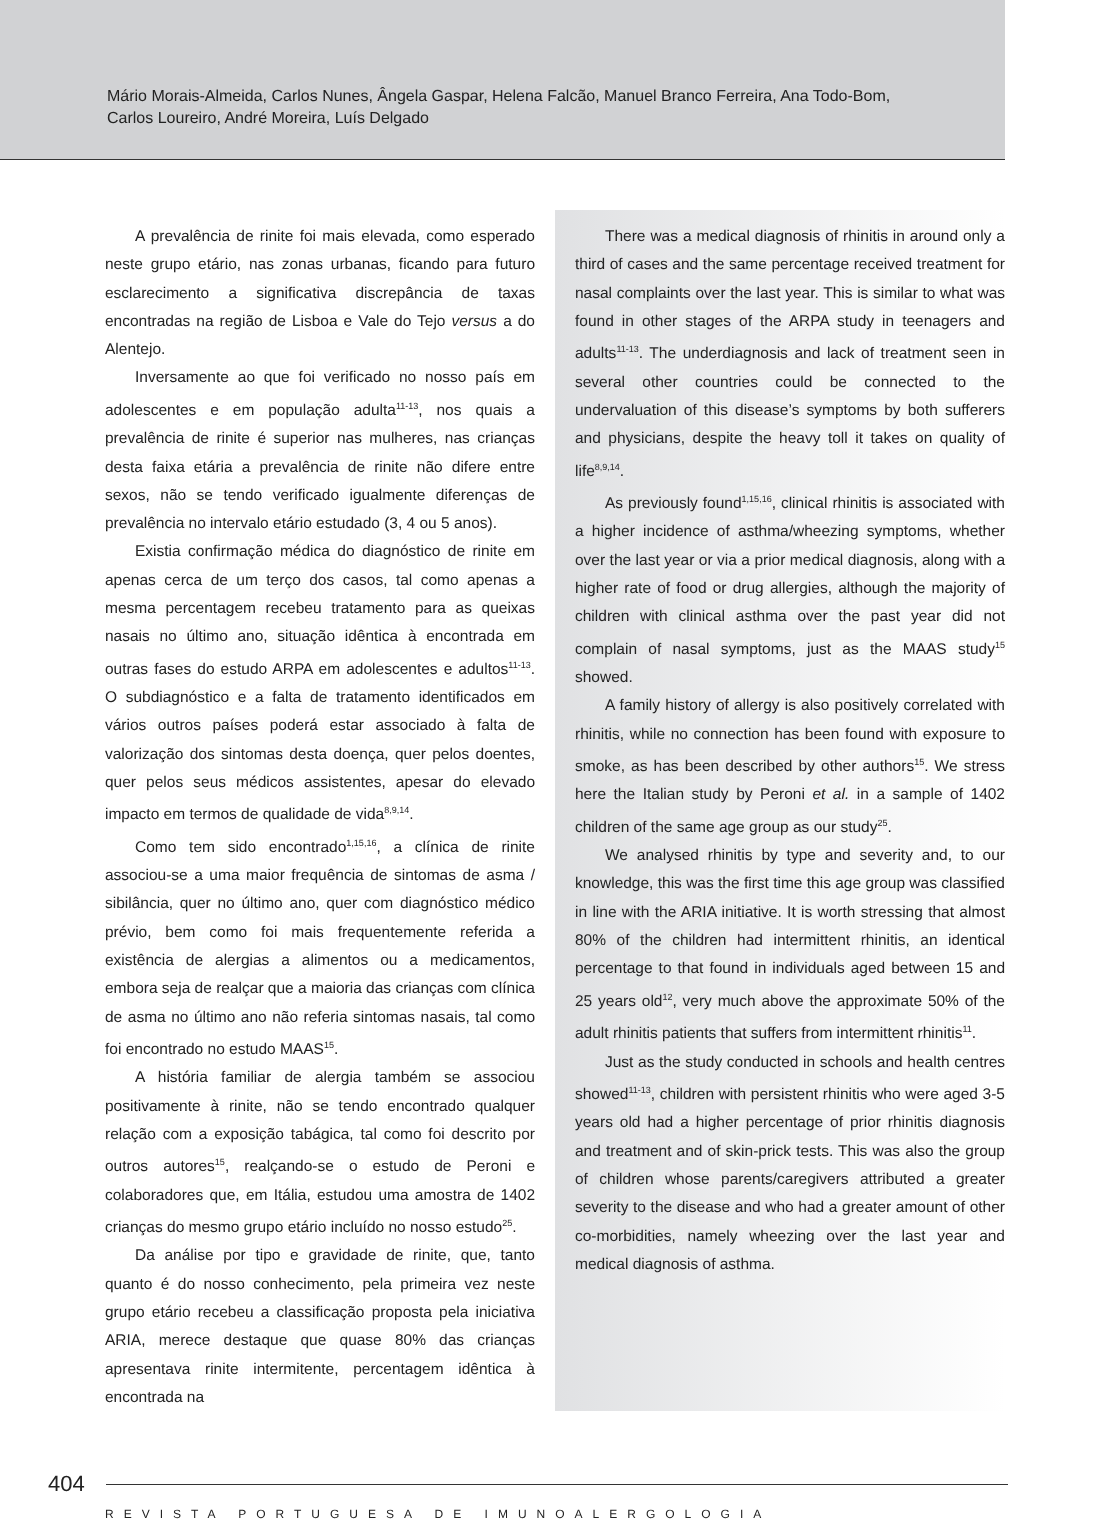Mário Morais-Almeida, Carlos Nunes, Ângela Gaspar, Helena Falcão, Manuel Branco Ferreira, Ana Todo-Bom,
Carlos Loureiro, André Moreira, Luís Delgado
A prevalência de rinite foi mais elevada, como esperado neste grupo etário, nas zonas urbanas, ficando para futuro esclarecimento a significativa discrepância de taxas encontradas na região de Lisboa e Vale do Tejo versus a do Alentejo.
Inversamente ao que foi verificado no nosso país em adolescentes e em população adulta<sup>11-13</sup>, nos quais a prevalência de rinite é superior nas mulheres, nas crianças desta faixa etária a prevalência de rinite não difere entre sexos, não se tendo verificado igualmente diferenças de prevalência no intervalo etário estudado (3, 4 ou 5 anos).
Existia confirmação médica do diagnóstico de rinite em apenas cerca de um terço dos casos, tal como apenas a mesma percentagem recebeu tratamento para as queixas nasais no último ano, situação idêntica à encontrada em outras fases do estudo ARPA em adolescentes e adultos<sup>11-13</sup>. O subdiagnóstico e a falta de tratamento identificados em vários outros países poderá estar associado à falta de valorização dos sintomas desta doença, quer pelos doentes, quer pelos seus médicos assistentes, apesar do elevado impacto em termos de qualidade de vida<sup>8,9,14</sup>.
Como tem sido encontrado<sup>1,15,16</sup>, a clínica de rinite associou-se a uma maior frequência de sintomas de asma / sibilância, quer no último ano, quer com diagnóstico médico prévio, bem como foi mais frequentemente referida a existência de alergias a alimentos ou a medicamentos, embora seja de realçar que a maioria das crianças com clínica de asma no último ano não referia sintomas nasais, tal como foi encontrado no estudo MAAS<sup>15</sup>.
A história familiar de alergia também se associou positivamente à rinite, não se tendo encontrado qualquer relação com a exposição tabágica, tal como foi descrito por outros autores<sup>15</sup>, realçando-se o estudo de Peroni e colaboradores que, em Itália, estudou uma amostra de 1402 crianças do mesmo grupo etário incluído no nosso estudo<sup>25</sup>.
Da análise por tipo e gravidade de rinite, que, tanto quanto é do nosso conhecimento, pela primeira vez neste grupo etário recebeu a classificação proposta pela iniciativa ARIA, merece destaque que quase 80% das crianças apresentava rinite intermitente, percentagem idêntica à encontrada na
There was a medical diagnosis of rhinitis in around only a third of cases and the same percentage received treatment for nasal complaints over the last year. This is similar to what was found in other stages of the ARPA study in teenagers and adults<sup>11-13</sup>. The underdiagnosis and lack of treatment seen in several other countries could be connected to the undervaluation of this disease’s symptoms by both sufferers and physicians, despite the heavy toll it takes on quality of life<sup>8,9,14</sup>.
As previously found<sup>1,15,16</sup>, clinical rhinitis is associated with a higher incidence of asthma/wheezing symptoms, whether over the last year or via a prior medical diagnosis, along with a higher rate of food or drug allergies, although the majority of children with clinical asthma over the past year did not complain of nasal symptoms, just as the MAAS study<sup>15</sup> showed.
A family history of allergy is also positively correlated with rhinitis, while no connection has been found with exposure to smoke, as has been described by other authors<sup>15</sup>. We stress here the Italian study by Peroni et al. in a sample of 1402 children of the same age group as our study<sup>25</sup>.
We analysed rhinitis by type and severity and, to our knowledge, this was the first time this age group was classified in line with the ARIA initiative. It is worth stressing that almost 80% of the children had intermittent rhinitis, an identical percentage to that found in individuals aged between 15 and 25 years old<sup>12</sup>, very much above the approximate 50% of the adult rhinitis patients that suffers from intermittent rhinitis<sup>11</sup>.
Just as the study conducted in schools and health centres showed<sup>11-13</sup>, children with persistent rhinitis who were aged 3-5 years old had a higher percentage of prior rhinitis diagnosis and treatment and of skin-prick tests. This was also the group of children whose parents/caregivers attributed a greater severity to the disease and who had a greater amount of other co-morbidities, namely wheezing over the last year and medical diagnosis of asthma.
404
REVISTA PORTUGUESA DE IMUNOALERGOLOGIA